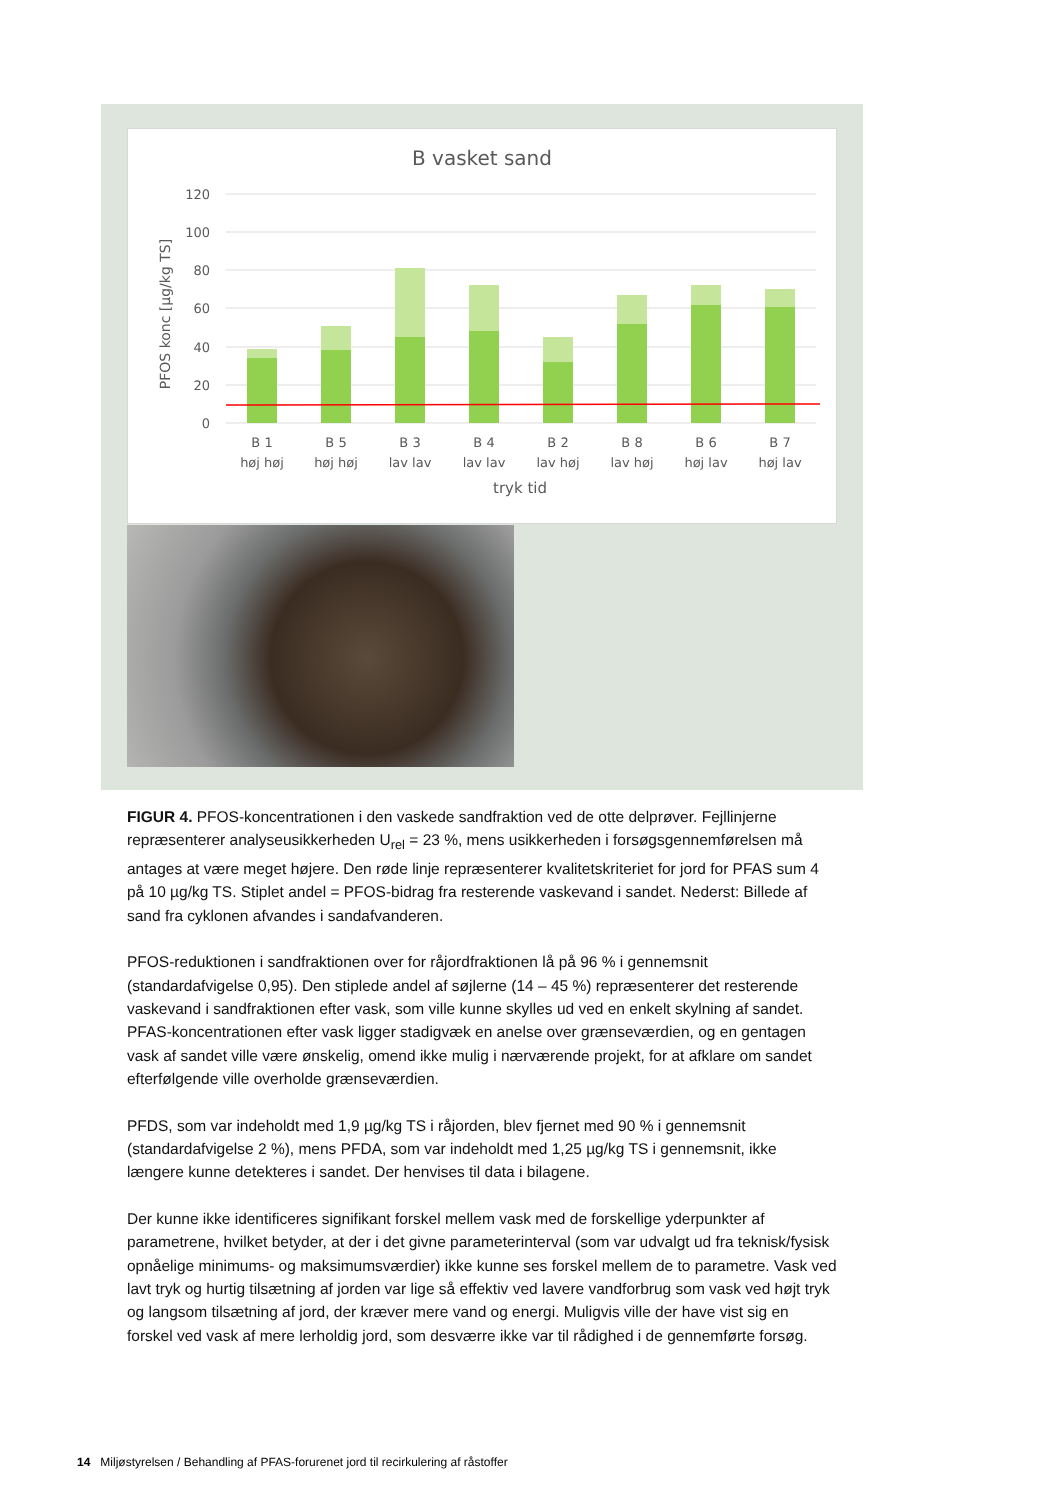B vasket sand
120
100
80
60
40
20
0
PFOS konc [µg/kg TS]
B 1
høj høj
B 5
høj høj
B 3
lav lav
B 4
lav lav
B 2
lav høj
B 8
lav høj
B 6
høj lav
B 7
høj lav
tryk tid
FIGUR 4. PFOS-koncentrationen i den vaskede sandfraktion ved de otte delprøver. Fejllinjerne repræsenterer analyseusikkerheden U<sub>rel</sub> = 23 %, mens usikkerheden i forsøgsgennemførelsen må antages at være meget højere. Den røde linje repræsenterer kvalitetskriteriet for jord for PFAS sum 4 på 10 µg/kg TS. Stiplet andel = PFOS-bidrag fra resterende vaskevand i sandet. Nederst: Billede af sand fra cyklonen afvandes i sandafvanderen.
PFOS-reduktionen i sandfraktionen over for råjordfraktionen lå på 96 % i gennemsnit (standardafvigelse 0,95). Den stiplede andel af søjlerne (14 – 45 %) repræsenterer det resterende vaskevand i sandfraktionen efter vask, som ville kunne skylles ud ved en enkelt skylning af sandet. PFAS-koncentrationen efter vask ligger stadigvæk en anelse over grænseværdien, og en gentagen vask af sandet ville være ønskelig, omend ikke mulig i nærværende projekt, for at afklare om sandet efterfølgende ville overholde grænseværdien.
PFDS, som var indeholdt med 1,9 µg/kg TS i råjorden, blev fjernet med 90 % i gennemsnit (standardafvigelse 2 %), mens PFDA, som var indeholdt med 1,25 µg/kg TS i gennemsnit, ikke længere kunne detekteres i sandet. Der henvises til data i bilagene.
Der kunne ikke identificeres signifikant forskel mellem vask med de forskellige yderpunkter af parametrene, hvilket betyder, at der i det givne parameterinterval (som var udvalgt ud fra teknisk/fysisk opnåelige minimums- og maksimumsværdier) ikke kunne ses forskel mellem de to parametre. Vask ved lavt tryk og hurtig tilsætning af jorden var lige så effektiv ved lavere vandforbrug som vask ved højt tryk og langsom tilsætning af jord, der kræver mere vand og energi. Muligvis ville der have vist sig en forskel ved vask af mere lerholdig jord, som desværre ikke var til rådighed i de gennemførte forsøg.
14 Miljøstyrelsen / Behandling af PFAS-forurenet jord til recirkulering af råstoffer